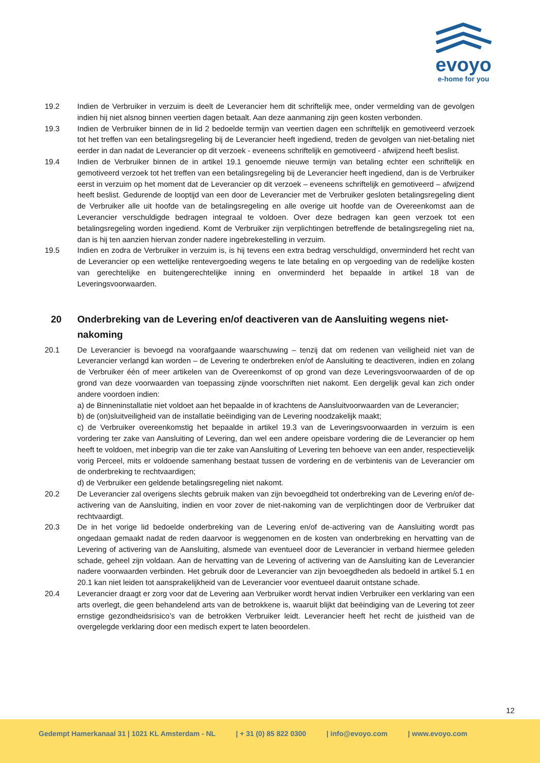evoyo
e-home for you
19.2 Indien de Verbruiker in verzuim is deelt de Leverancier hem dit schriftelijk mee, onder vermelding van de gevolgen indien hij niet alsnog binnen veertien dagen betaalt. Aan deze aanmaning zijn geen kosten verbonden.
19.3 Indien de Verbruiker binnen de in lid 2 bedoelde termijn van veertien dagen een schriftelijk en gemotiveerd verzoek tot het treffen van een betalingsregeling bij de Leverancier heeft ingediend, treden de gevolgen van niet-betaling niet eerder in dan nadat de Leverancier op dit verzoek - eveneens schriftelijk en gemotiveerd - afwijzend heeft beslist.
19.4 Indien de Verbruiker binnen de in artikel 19.1 genoemde nieuwe termijn van betaling echter een schriftelijk en gemotiveerd verzoek tot het treffen van een betalingsregeling bij de Leverancier heeft ingediend, dan is de Verbruiker eerst in verzuim op het moment dat de Leverancier op dit verzoek – eveneens schriftelijk en gemotiveerd – afwijzend heeft beslist. Gedurende de looptijd van een door de Leverancier met de Verbruiker gesloten betalingsregeling dient de Verbruiker alle uit hoofde van de betalingsregeling en alle overige uit hoofde van de Overeenkomst aan de Leverancier verschuldigde bedragen integraal te voldoen. Over deze bedragen kan geen verzoek tot een betalingsregeling worden ingediend. Komt de Verbruiker zijn verplichtingen betreffende de betalingsregeling niet na, dan is hij ten aanzien hiervan zonder nadere ingebrekestelling in verzuim.
19.5 Indien en zodra de Verbruiker in verzuim is, is hij tevens een extra bedrag verschuldigd, onverminderd het recht van de Leverancier op een wettelijke rentevergoeding wegens te late betaling en op vergoeding van de redelijke kosten van gerechtelijke en buitengerechtelijke inning en onverminderd het bepaalde in artikel 18 van de Leveringsvoorwaarden.
20 Onderbreking van de Levering en/of deactiveren van de Aansluiting wegens niet-nakoming
20.1 De Leverancier is bevoegd na voorafgaande waarschuwing – tenzij dat om redenen van veiligheid niet van de Leverancier verlangd kan worden – de Levering te onderbreken en/of de Aansluiting te deactiveren, indien en zolang de Verbruiker één of meer artikelen van de Overeenkomst of op grond van deze Leveringsvoorwaarden of de op grond van deze voorwaarden van toepassing zijnde voorschriften niet nakomt. Een dergelijk geval kan zich onder andere voordoen indien:
a) de Binneninstallatie niet voldoet aan het bepaalde in of krachtens de Aansluitvoorwaarden van de Leverancier;
b) de (on)sluitveiligheid van de installatie beëindiging van de Levering noodzakelijk maakt;
c) de Verbruiker overeenkomstig het bepaalde in artikel 19.3 van de Leveringsvoorwaarden in verzuim is een vordering ter zake van Aansluiting of Levering, dan wel een andere opeisbare vordering die de Leverancier op hem heeft te voldoen, met inbegrip van die ter zake van Aansluiting of Levering ten behoeve van een ander, respectievelijk vorig Perceel, mits er voldoende samenhang bestaat tussen de vordering en de verbintenis van de Leverancier om de onderbreking te rechtvaardigen;
d) de Verbruiker een geldende betalingsregeling niet nakomt.
20.2 De Leverancier zal overigens slechts gebruik maken van zijn bevoegdheid tot onderbreking van de Levering en/of de-activering van de Aansluiting, indien en voor zover de niet-nakoming van de verplichtingen door de Verbruiker dat rechtvaardigt.
20.3 De in het vorige lid bedoelde onderbreking van de Levering en/of de-activering van de Aansluiting wordt pas ongedaan gemaakt nadat de reden daarvoor is weggenomen en de kosten van onderbreking en hervatting van de Levering of activering van de Aansluiting, alsmede van eventueel door de Leverancier in verband hiermee geleden schade, geheel zijn voldaan. Aan de hervatting van de Levering of activering van de Aansluiting kan de Leverancier nadere voorwaarden verbinden. Het gebruik door de Leverancier van zijn bevoegdheden als bedoeld in artikel 5.1 en 20.1 kan niet leiden tot aansprakelijkheid van de Leverancier voor eventueel daaruit ontstane schade.
20.4 Leverancier draagt er zorg voor dat de Levering aan Verbruiker wordt hervat indien Verbruiker een verklaring van een arts overlegt, die geen behandelend arts van de betrokkene is, waaruit blijkt dat beëindiging van de Levering tot zeer ernstige gezondheidsrisico’s van de betrokken Verbruiker leidt. Leverancier heeft het recht de juistheid van de overgelegde verklaring door een medisch expert te laten beoordelen.
12
Gedempt Hamerkanaal 31 | 1021 KL Amsterdam - NL | + 31 (0) 85 822 0300 | info@evoyo.com | www.evoyo.com